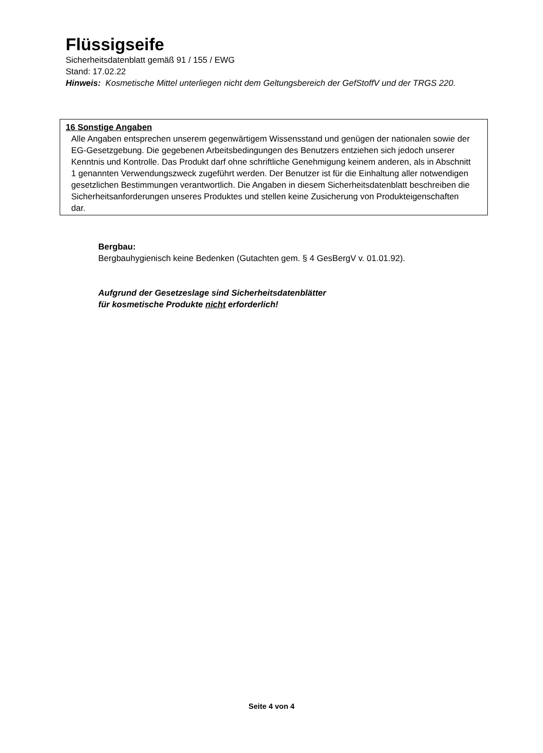Flüssigseife
Sicherheitsdatenblatt gemäß 91 / 155 / EWG
Stand: 17.02.22
Hinweis: Kosmetische Mittel unterliegen nicht dem Geltungsbereich der GefStoffV und der TRGS 220.
16 Sonstige Angaben
Alle Angaben entsprechen unserem gegenwärtigem Wissensstand und genügen der nationalen sowie der EG-Gesetzgebung. Die gegebenen Arbeitsbedingungen des Benutzers entziehen sich jedoch unserer Kenntnis und Kontrolle. Das Produkt darf ohne schriftliche Genehmigung keinem anderen, als in Abschnitt 1 genannten Verwendungszweck zugeführt werden. Der Benutzer ist für die Einhaltung aller notwendigen gesetzlichen Bestimmungen verantwortlich. Die Angaben in diesem Sicherheitsdatenblatt beschreiben die Sicherheitsanforderungen unseres Produktes und stellen keine Zusicherung von Produkteigenschaften dar.
Bergbau:
Bergbauhygienisch keine Bedenken (Gutachten gem. § 4 GesBergV v. 01.01.92).
Aufgrund der Gesetzeslage sind Sicherheitsdatenblätter
für kosmetische Produkte nicht erforderlich!
Seite 4 von 4